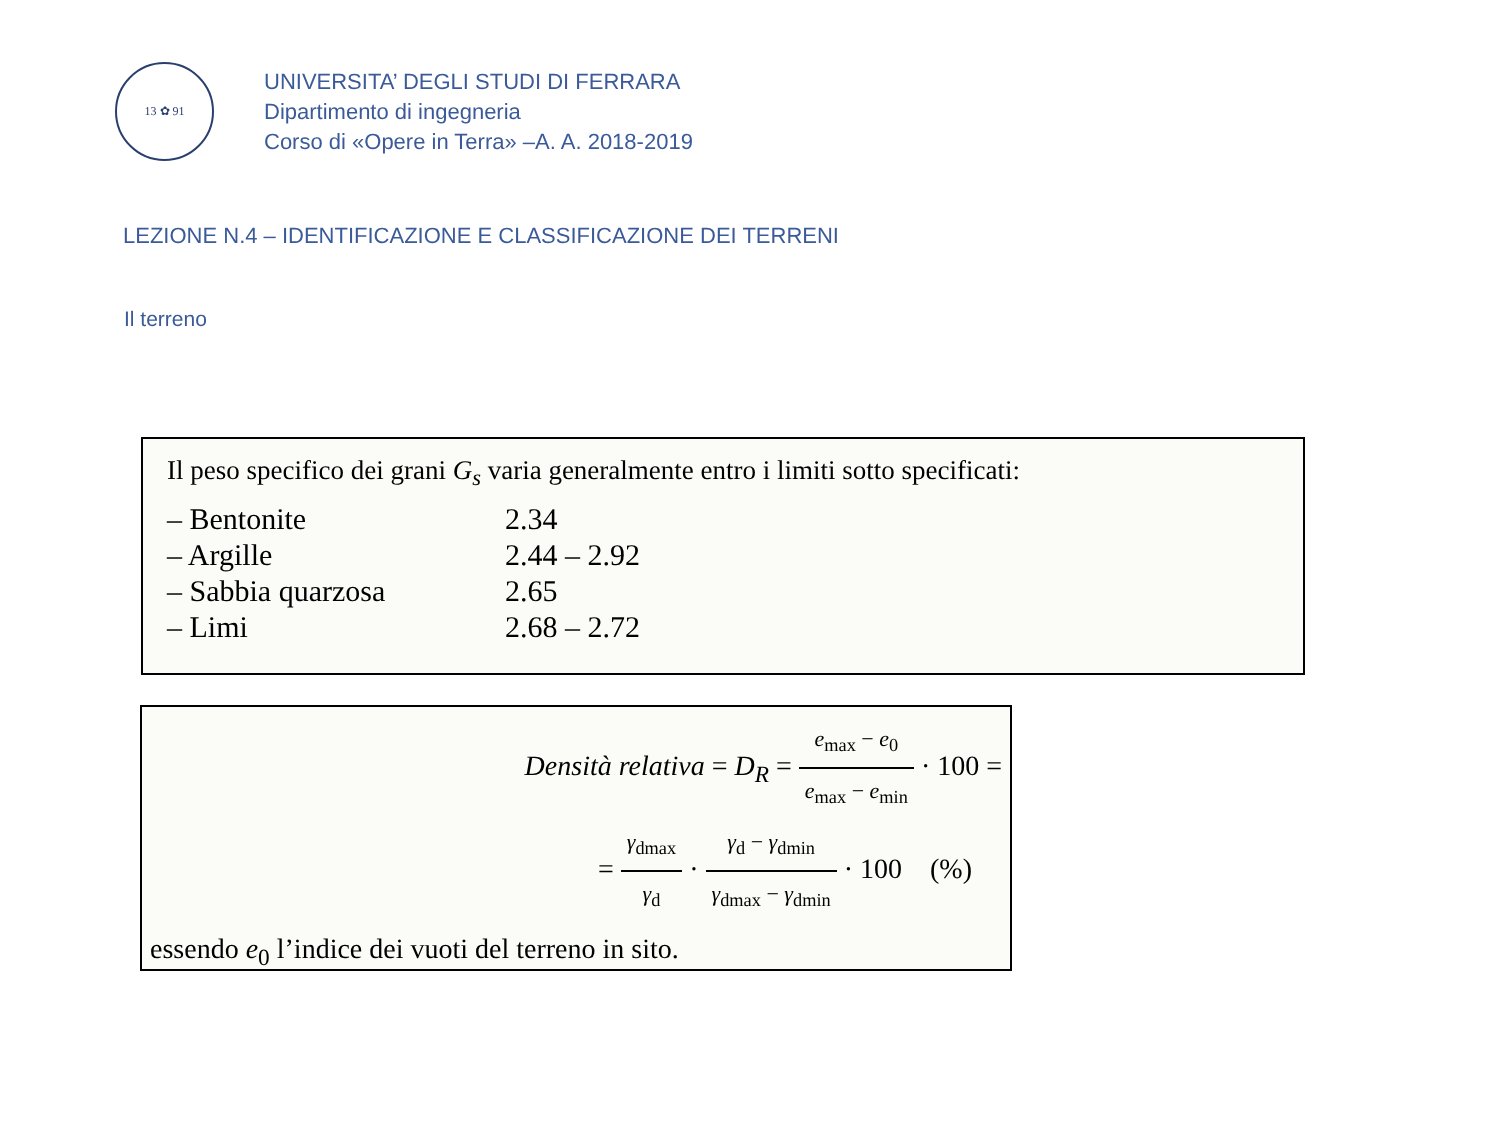13 ✿ 91
UNIVERSITA’ DEGLI STUDI DI FERRARA
Dipartimento di ingegneria
Corso di «Opere in Terra» –A. A. 2018-2019
LEZIONE N.4 – IDENTIFICAZIONE E CLASSIFICAZIONE DEI TERRENI
Il terreno
Il peso specifico dei grani G<sub>s</sub> varia generalmente entro i limiti sotto specificati:
| – Bentonite | 2.34 |
| – Argille | 2.44 – 2.92 |
| – Sabbia quarzosa | 2.65 |
| – Limi | 2.68 – 2.72 |
Densità relativa = D<sub>R</sub> = e<sub>max</sub> − e<sub>0</sub> e<sub>max</sub> − e<sub>min</sub> · 100 =
= γ<sub>dmax</sub> γ<sub>d</sub> · γ<sub>d</sub> − γ<sub>dmin</sub> γ<sub>dmax</sub> − γ<sub>dmin</sub> · 100 (%)
essendo e<sub>0</sub> l’indice dei vuoti del terreno in sito.